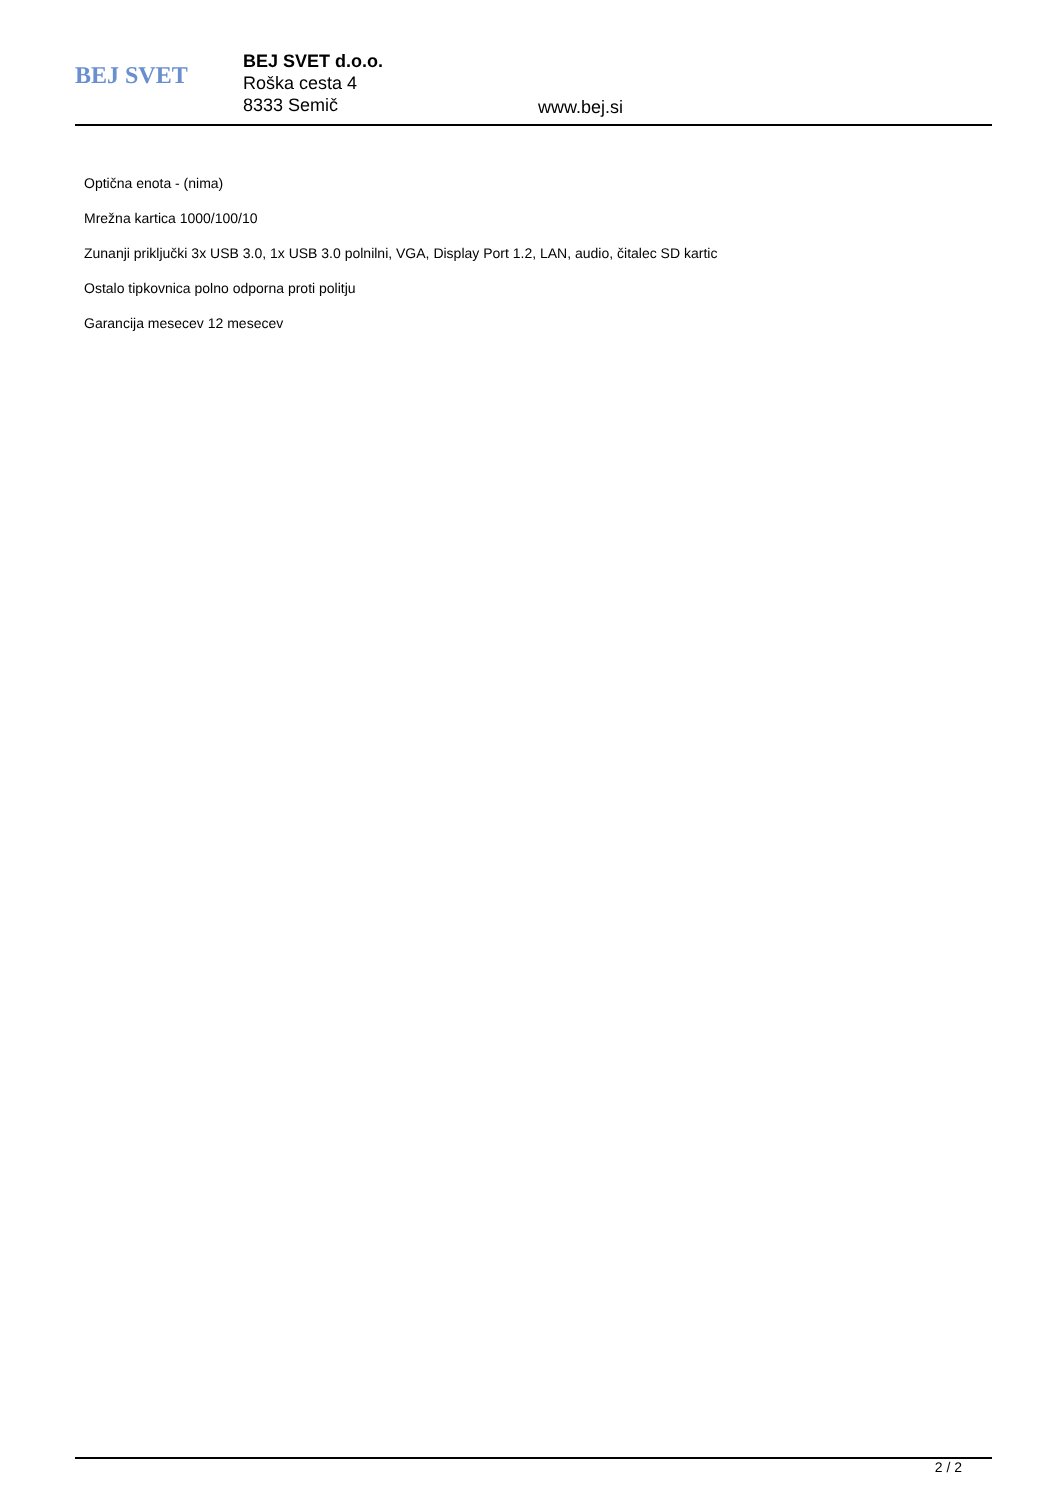BEJ SVET
BEJ SVET d.o.o.
Roška cesta 4
8333 Semič
www.bej.si
Optična enota - (nima)
Mrežna kartica 1000/100/10
Zunanji priključki 3x USB 3.0, 1x USB 3.0 polnilni, VGA, Display Port 1.2, LAN, audio, čitalec SD kartic
Ostalo tipkovnica polno odporna proti politju
Garancija mesecev 12 mesecev
2 / 2